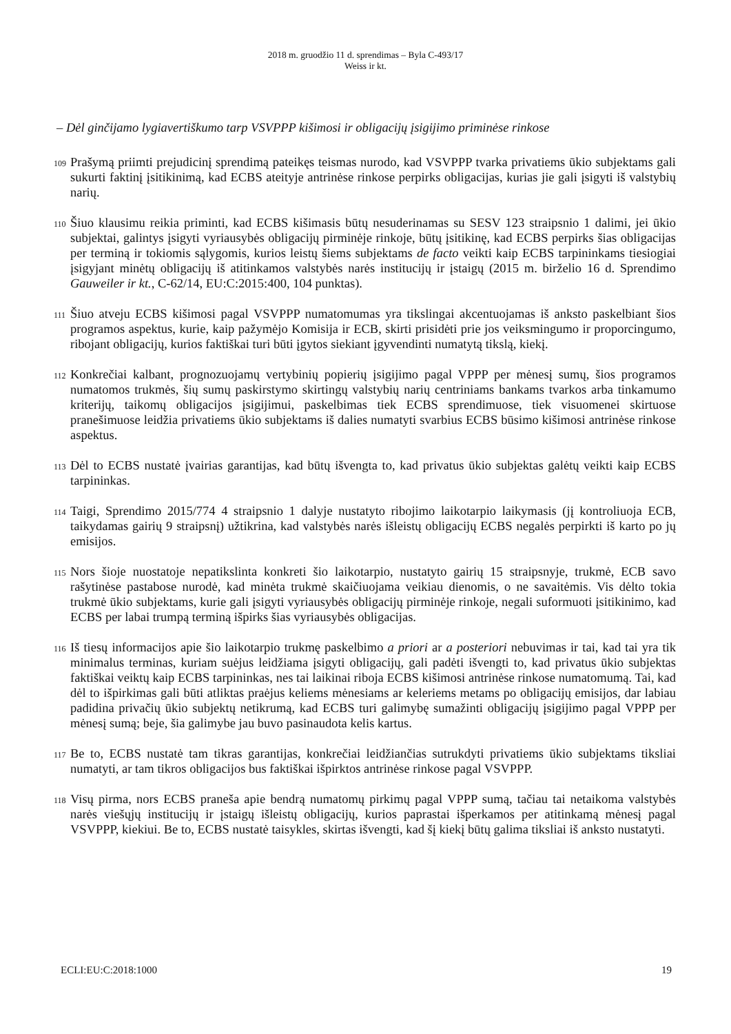2018 m. gruodžio 11 d. sprendimas – Byla C-493/17
Weiss ir kt.
– Dėl ginčijamo lygiavertiškumo tarp VSVPPP kišimosi ir obligacijų įsigijimo priminėse rinkose
109 Prašymą priimti prejudicinį sprendimą pateikęs teismas nurodo, kad VSVPPP tvarka privatiems ūkio subjektams gali sukurti faktinį įsitikinimą, kad ECBS ateityje antrinėse rinkose perpirks obligacijas, kurias jie gali įsigyti iš valstybių narių.
110 Šiuo klausimu reikia priminti, kad ECBS kišimasis būtų nesuderinamas su SESV 123 straipsnio 1 dalimi, jei ūkio subjektai, galintys įsigyti vyriausybės obligacijų pirminėje rinkoje, būtų įsitikinę, kad ECBS perpirks šias obligacijas per terminą ir tokiomis sąlygomis, kurios leistų šiems subjektams de facto veikti kaip ECBS tarpininkams tiesiogiai įsigyjant minėtų obligacijų iš atitinkamos valstybės narės institucijų ir įstaigų (2015 m. birželio 16 d. Sprendimo Gauweiler ir kt., C-62/14, EU:C:2015:400, 104 punktas).
111 Šiuo atveju ECBS kišimosi pagal VSVPPP numatomumas yra tikslingai akcentuojamas iš anksto paskelbiant šios programos aspektus, kurie, kaip pažymėjo Komisija ir ECB, skirti prisidėti prie jos veiksmingumo ir proporcingumo, ribojant obligacijų, kurios faktiškai turi būti įgytos siekiant įgyvendinti numatytą tikslą, kiekį.
112 Konkrečiai kalbant, prognozuojamų vertybinių popierių įsigijimo pagal VPPP per mėnesį sumų, šios programos numatomos trukmės, šių sumų paskirstymo skirtingų valstybių narių centriniams bankams tvarkos arba tinkamumo kriterijų, taikomų obligacijos įsigijimui, paskelbimas tiek ECBS sprendimuose, tiek visuomenei skirtuose pranešimuose leidžia privatiems ūkio subjektams iš dalies numatyti svarbius ECBS būsimo kišimosi antrinėse rinkose aspektus.
113 Dėl to ECBS nustatė įvairias garantijas, kad būtų išvengta to, kad privatus ūkio subjektas galėtų veikti kaip ECBS tarpininkas.
114 Taigi, Sprendimo 2015/774 4 straipsnio 1 dalyje nustatyto ribojimo laikotarpio laikymasis (jį kontroliuoja ECB, taikydamas gairių 9 straipsnį) užtikrina, kad valstybės narės išleistų obligacijų ECBS negalės perpirkti iš karto po jų emisijos.
115 Nors šioje nuostatoje nepatikslinta konkreti šio laikotarpio, nustatyto gairių 15 straipsnyje, trukmė, ECB savo rašytinėse pastabose nurodė, kad minėta trukmė skaičiuojama veikiau dienomis, o ne savaitėmis. Vis dėlto tokia trukmė ūkio subjektams, kurie gali įsigyti vyriausybės obligacijų pirminėje rinkoje, negali suformuoti įsitikinimo, kad ECBS per labai trumpą terminą išpirks šias vyriausybės obligacijas.
116 Iš tiesų informacijos apie šio laikotarpio trukmę paskelbimo a priori ar a posteriori nebuvimas ir tai, kad tai yra tik minimalus terminas, kuriam suėjus leidžiama įsigyti obligacijų, gali padėti išvengti to, kad privatus ūkio subjektas faktiškai veiktų kaip ECBS tarpininkas, nes tai laikinai riboja ECBS kišimosi antrinėse rinkose numatomumą. Tai, kad dėl to išpirkimas gali būti atliktas praėjus keliems mėnesiams ar keleriems metams po obligacijų emisijos, dar labiau padidina privačių ūkio subjektų netikrumą, kad ECBS turi galimybę sumažinti obligacijų įsigijimo pagal VPPP per mėnesį sumą; beje, šia galimybe jau buvo pasinaudota kelis kartus.
117 Be to, ECBS nustatė tam tikras garantijas, konkrečiai leidžiančias sutrukdyti privatiems ūkio subjektams tiksliai numatyti, ar tam tikros obligacijos bus faktiškai išpirktos antrinėse rinkose pagal VSVPPP.
118 Visų pirma, nors ECBS praneša apie bendrą numatomų pirkimų pagal VPPP sumą, tačiau tai netaikoma valstybės narės viešųjų institucijų ir įstaigų išleistų obligacijų, kurios paprastai išperkamos per atitinkamą mėnesį pagal VSVPPP, kiekiui. Be to, ECBS nustatė taisykles, skirtas išvengti, kad šį kiekį būtų galima tiksliai iš anksto nustatyti.
ECLI:EU:C:2018:1000 19